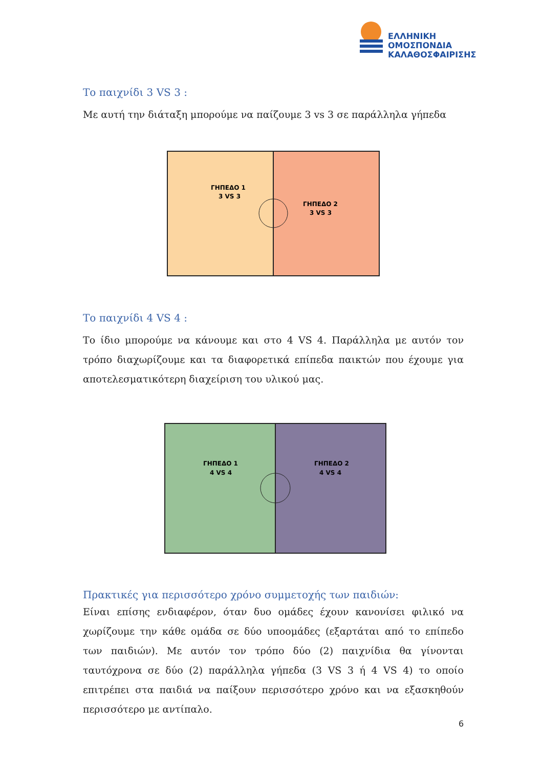ΕΛΛΗΝΙΚΗ
ΟΜΟΣΠΟΝΔΙΑ
ΚΑΛΑΘΟΣΦΑΙΡΙΣΗΣ
Το παιχνίδι 3 VS 3 :
Με αυτή την διάταξη μπορούμε να παίζουμε 3 vs 3 σε παράλληλα γήπεδα
ΓΗΠΕΔΟ 1
3 VS 3
ΓΗΠΕΔΟ 2
3 VS 3
Το παιχνίδι 4 VS 4 :
Το ίδιο μπορούμε να κάνουμε και στο 4 VS 4. Παράλληλα με αυτόν τον τρόπο διαχωρίζουμε και τα διαφορετικά επίπεδα παικτών που έχουμε για αποτελεσματικότερη διαχείριση του υλικού μας.
ΓΗΠΕΔΟ 1
4 VS 4
ΓΗΠΕΔΟ 2
4 VS 4
Πρακτικές για περισσότερο χρόνο συμμετοχής των παιδιών:
Είναι επίσης ενδιαφέρον, όταν δυο ομάδες έχουν κανονίσει φιλικό να χωρίζουμε την κάθε ομάδα σε δύο υποομάδες (εξαρτάται από το επίπεδο των παιδιών). Με αυτόν τον τρόπο δύο (2) παιχνίδια θα γίνονται ταυτόχρονα σε δύο (2) παράλληλα γήπεδα (3 VS 3 ή 4 VS 4) το οποίο επιτρέπει στα παιδιά να παίξουν περισσότερο χρόνο και να εξασκηθούν περισσότερο με αντίπαλο.
6